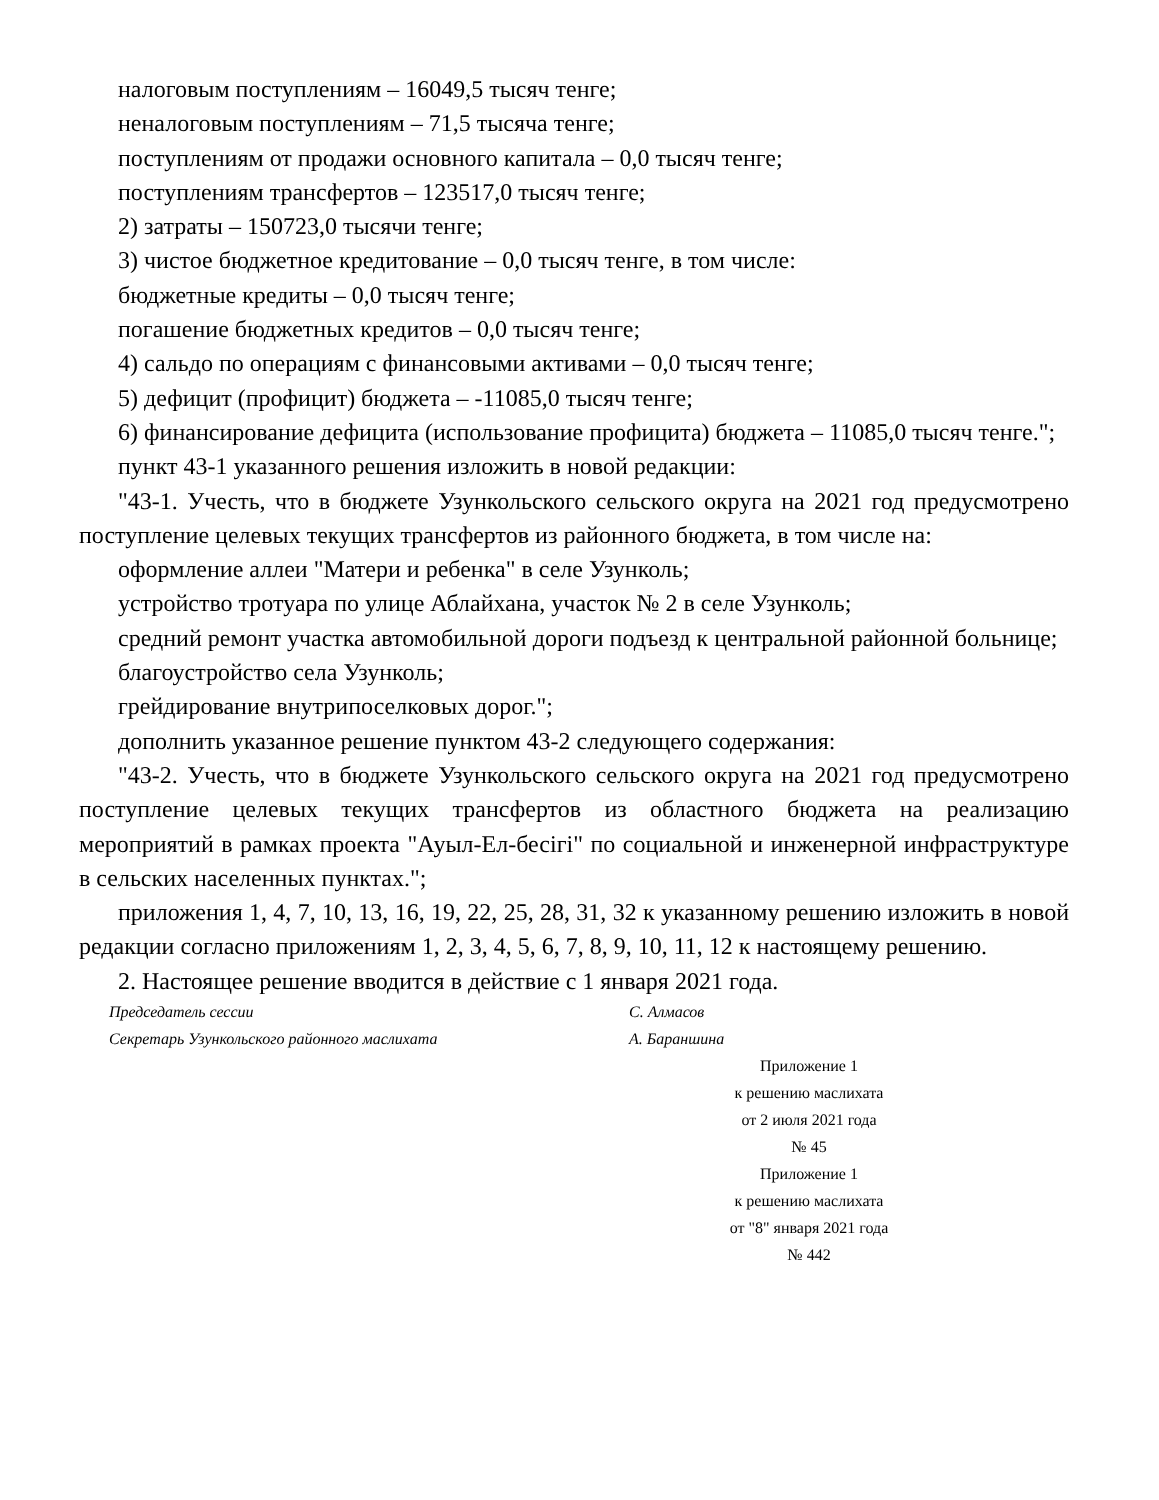налоговым поступлениям – 16049,5 тысяч тенге;
неналоговым поступлениям – 71,5 тысяча тенге;
поступлениям от продажи основного капитала – 0,0 тысяч тенге;
поступлениям трансфертов – 123517,0 тысяч тенге;
2) затраты – 150723,0 тысячи тенге;
3) чистое бюджетное кредитование – 0,0 тысяч тенге, в том числе:
бюджетные кредиты – 0,0 тысяч тенге;
погашение бюджетных кредитов – 0,0 тысяч тенге;
4) сальдо по операциям с финансовыми активами – 0,0 тысяч тенге;
5) дефицит (профицит) бюджета – -11085,0 тысяч тенге;
6) финансирование дефицита (использование профицита) бюджета – 11085,0 тысяч тенге.";
пункт 43-1 указанного решения изложить в новой редакции:
"43-1. Учесть, что в бюджете Узункольского сельского округа на 2021 год предусмотрено поступление целевых текущих трансфертов из районного бюджета, в том числе на:
оформление аллеи "Матери и ребенка" в селе Узунколь;
устройство тротуара по улице Аблайхана, участок № 2 в селе Узунколь;
средний ремонт участка автомобильной дороги подъезд к центральной районной больнице;
благоустройство села Узунколь;
грейдирование внутрипоселковых дорог.";
дополнить указанное решение пунктом 43-2 следующего содержания:
"43-2. Учесть, что в бюджете Узункольского сельского округа на 2021 год предусмотрено поступление целевых текущих трансфертов из областного бюджета на реализацию мероприятий в рамках проекта "Ауыл-Ел-бесігі" по социальной и инженерной инфраструктуре в сельских населенных пунктах.";
приложения 1, 4, 7, 10, 13, 16, 19, 22, 25, 28, 31, 32 к указанному решению изложить в новой редакции согласно приложениям 1, 2, 3, 4, 5, 6, 7, 8, 9, 10, 11, 12 к настоящему решению.
2. Настоящее решение вводится в действие с 1 января 2021 года.
Председатель сессии С. Алмасов
Секретарь Узункольского районного маслихата А. Бараншина
Приложение 1
к решению маслихата
от 2 июля 2021 года
№ 45
Приложение 1
к решению маслихата
от "8" января 2021 года
№ 442